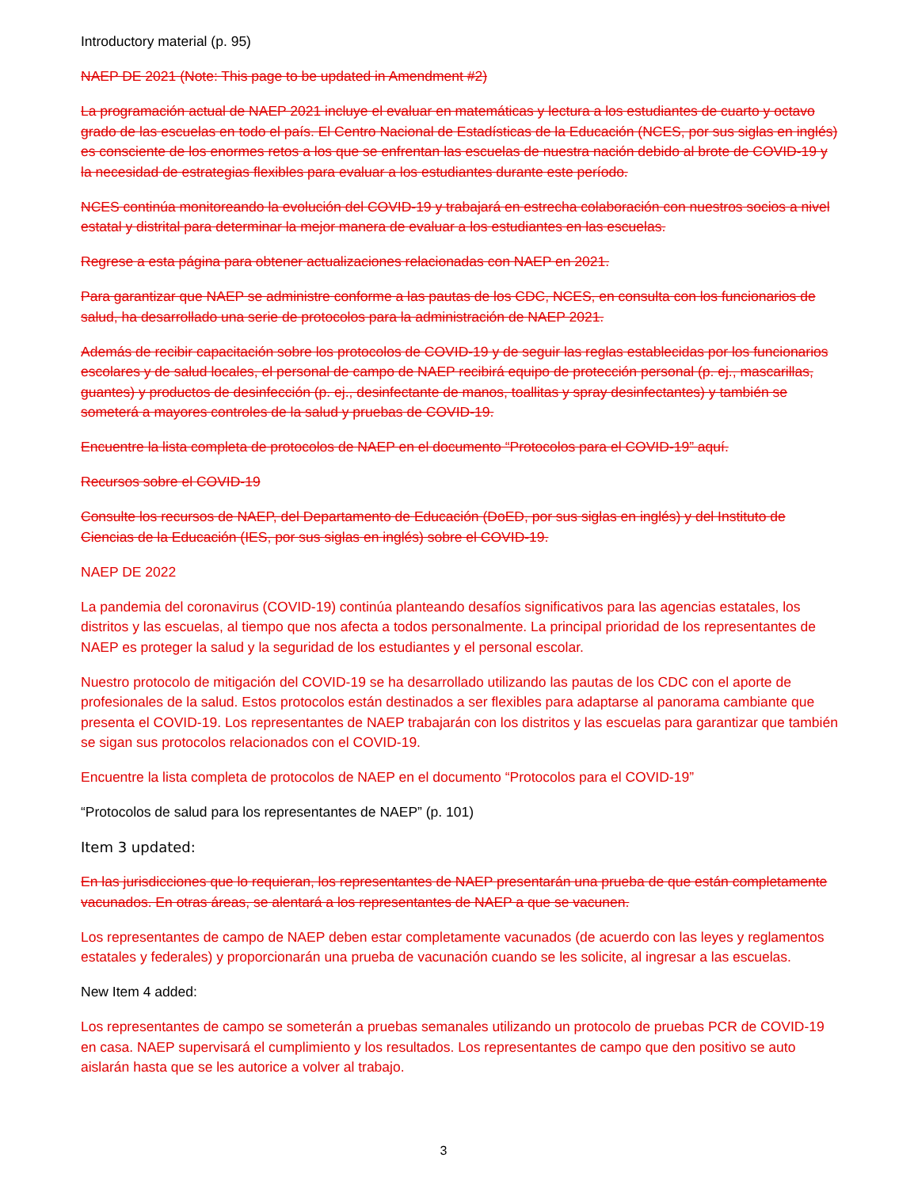Introductory material (p. 95)
NAEP DE 2021 (Note: This page to be updated in Amendment #2)
La programación actual de NAEP 2021 incluye el evaluar en matemáticas y lectura a los estudiantes de cuarto y octavo grado de las escuelas en todo el país. El Centro Nacional de Estadísticas de la Educación (NCES, por sus siglas en inglés) es consciente de los enormes retos a los que se enfrentan las escuelas de nuestra nación debido al brote de COVID-19 y la necesidad de estrategias flexibles para evaluar a los estudiantes durante este período.
NCES continúa monitoreando la evolución del COVID-19 y trabajará en estrecha colaboración con nuestros socios a nivel estatal y distrital para determinar la mejor manera de evaluar a los estudiantes en las escuelas.
Regrese a esta página para obtener actualizaciones relacionadas con NAEP en 2021.
Para garantizar que NAEP se administre conforme a las pautas de los CDC, NCES, en consulta con los funcionarios de salud, ha desarrollado una serie de protocolos para la administración de NAEP 2021.
Además de recibir capacitación sobre los protocolos de COVID-19 y de seguir las reglas establecidas por los funcionarios escolares y de salud locales, el personal de campo de NAEP recibirá equipo de protección personal (p. ej., mascarillas, guantes) y productos de desinfección (p. ej., desinfectante de manos, toallitas y spray desinfectantes) y también se someterá a mayores controles de la salud y pruebas de COVID-19.
Encuentre la lista completa de protocolos de NAEP en el documento “Protocolos para el COVID-19” aquí.
Recursos sobre el COVID-19
Consulte los recursos de NAEP, del Departamento de Educación (DoED, por sus siglas en inglés) y del Instituto de Ciencias de la Educación (IES, por sus siglas en inglés) sobre el COVID-19.
NAEP DE 2022
La pandemia del coronavirus (COVID-19) continúa planteando desafíos significativos para las agencias estatales, los distritos y las escuelas, al tiempo que nos afecta a todos personalmente. La principal prioridad de los representantes de NAEP es proteger la salud y la seguridad de los estudiantes y el personal escolar.
Nuestro protocolo de mitigación del COVID-19 se ha desarrollado utilizando las pautas de los CDC con el aporte de profesionales de la salud. Estos protocolos están destinados a ser flexibles para adaptarse al panorama cambiante que presenta el COVID-19. Los representantes de NAEP trabajarán con los distritos y las escuelas para garantizar que también se sigan sus protocolos relacionados con el COVID-19.
Encuentre la lista completa de protocolos de NAEP en el documento “Protocolos para el COVID-19”
“Protocolos de salud para los representantes de NAEP” (p. 101)
Item 3 updated:
En las jurisdicciones que lo requieran, los representantes de NAEP presentarán una prueba de que están completamente vacunados. En otras áreas, se alentará a los representantes de NAEP a que se vacunen.
Los representantes de campo de NAEP deben estar completamente vacunados (de acuerdo con las leyes y reglamentos estatales y federales) y proporcionarán una prueba de vacunación cuando se les solicite, al ingresar a las escuelas.
New Item 4 added:
Los representantes de campo se someterán a pruebas semanales utilizando un protocolo de pruebas PCR de COVID-19 en casa. NAEP supervisará el cumplimiento y los resultados. Los representantes de campo que den positivo se auto aislarán hasta que se les autorice a volver al trabajo.
3